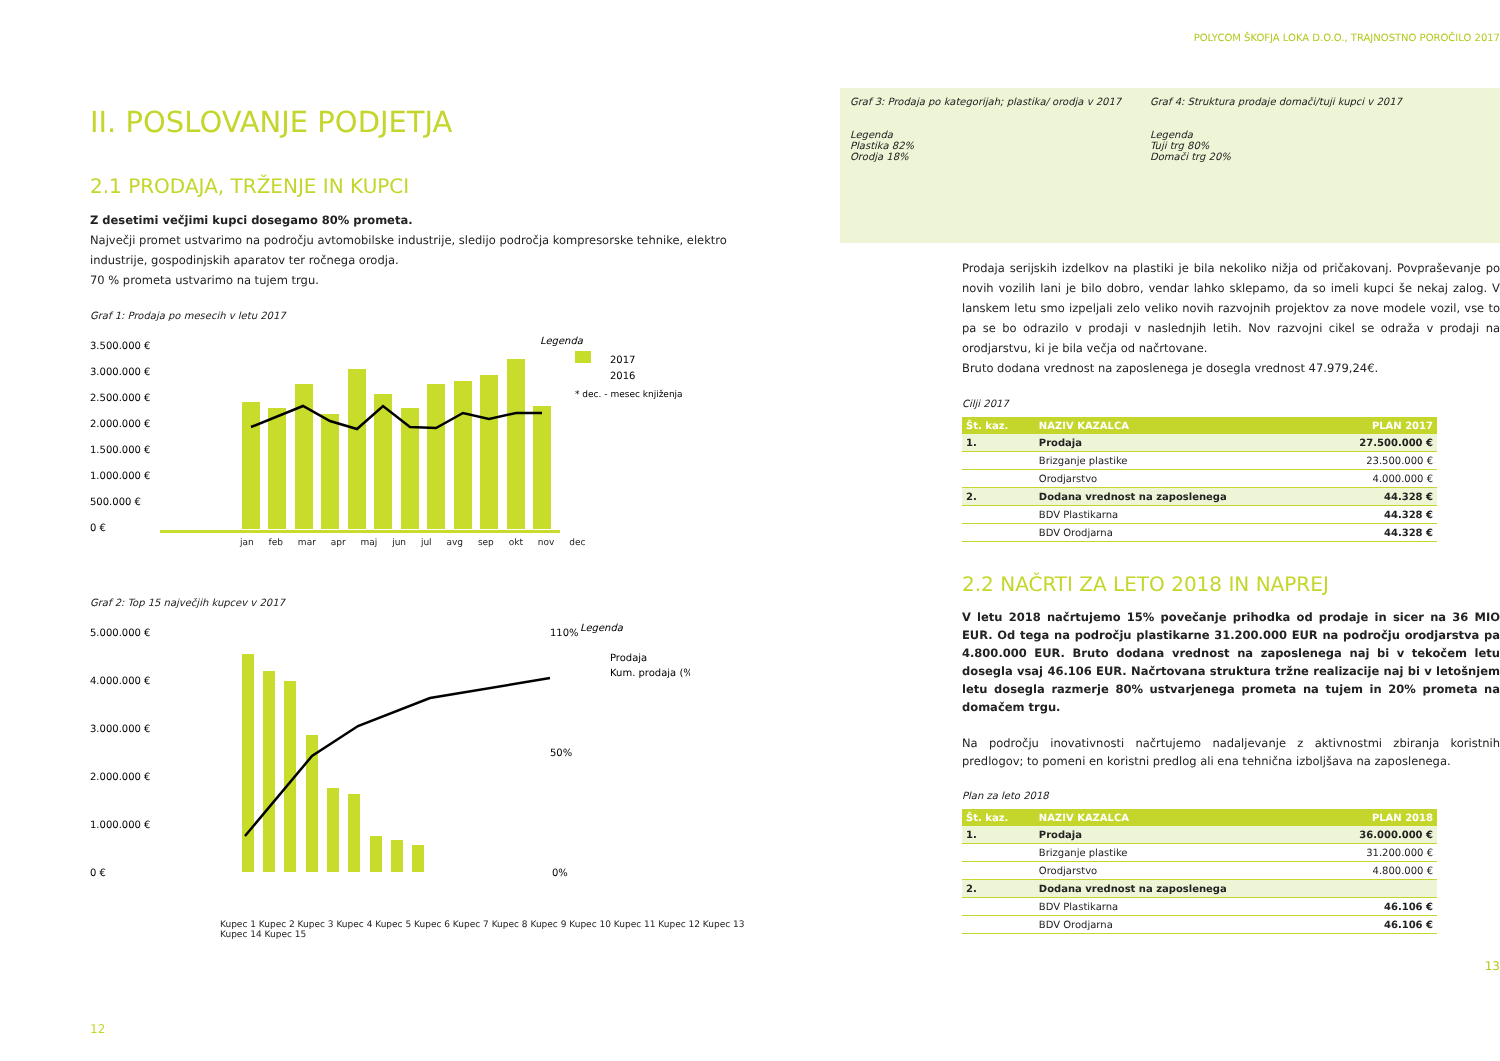II. POSLOVANJE PODJETJA
2.1 PRODAJA, TRŽENJE IN KUPCI
Z desetimi večjimi kupci dosegamo 80% prometa.
Največji promet ustvarimo na področju avtomobilske industrije, sledijo področja kompresorske tehnike, elektro industrije, gospodinjskih aparatov ter ročnega orodja.
70 % prometa ustvarimo na tujem trgu.
Graf 1: Prodaja po mesecih v letu 2017
3.500.000 €
3.000.000 €
2.500.000 €
2.000.000 €
1.500.000 €
1.000.000 €
500.000 €
0 €
Legenda
2017
2016
* dec. - mesec knjiženja
jan feb mar apr maj jun jul avg sep okt nov dec
Graf 2: Top 15 največjih kupcev v 2017
5.000.000 €
4.000.000 €
3.000.000 €
2.000.000 €
1.000.000 €
0 €
110%
50%
0%
Legenda
Prodaja
Kum. prodaja (%)
Kupec 1 Kupec 2 Kupec 3 Kupec 4 Kupec 5 Kupec 6 Kupec 7 Kupec 8 Kupec 9 Kupec 10 Kupec 11 Kupec 12 Kupec 13 Kupec 14 Kupec 15
12
POLYCOM ŠKOFJA LOKA D.O.O., TRAJNOSTNO POROČILO 2017
Graf 3: Prodaja po kategorijah; plastika/ orodja v 2017
Legenda
Plastika 82%
Orodja 18%
Graf 4: Struktura prodaje domači/tuji kupci v 2017
Legenda
Tuji trg 80%
Domači trg 20%
Prodaja serijskih izdelkov na plastiki je bila nekoliko nižja od pričakovanj. Povpraševanje po novih vozilih lani je bilo dobro, vendar lahko sklepamo, da so imeli kupci še nekaj zalog. V lanskem letu smo izpeljali zelo veliko novih razvojnih projektov za nove modele vozil, vse to pa se bo odrazilo v prodaji v naslednjih letih. Nov razvojni cikel se odraža v prodaji na orodjarstvu, ki je bila večja od načrtovane.
Bruto dodana vrednost na zaposlenega je dosegla vrednost 47.979,24€.
Cilji 2017
| Št. kaz. | NAZIV KAZALCA | PLAN 2017 |
| --- | --- | --- |
| 1. | Prodaja | 27.500.000 € |
| | Brizganje plastike | 23.500.000 € |
| | Orodjarstvo | 4.000.000 € |
| 2. | Dodana vrednost na zaposlenega | 44.328 € |
| | BDV Plastikarna | 44.328 € |
| | BDV Orodjarna | 44.328 € |
2.2 NAČRTI ZA LETO 2018 IN NAPREJ
V letu 2018 načrtujemo 15% povečanje prihodka od prodaje in sicer na 36 MIO EUR. Od tega na področju plastikarne 31.200.000 EUR na področju orodjarstva pa 4.800.000 EUR. Bruto dodana vrednost na zaposlenega naj bi v tekočem letu dosegla vsaj 46.106 EUR. Načrtovana struktura tržne realizacije naj bi v letošnjem letu dosegla razmerje 80% ustvarjenega prometa na tujem in 20% prometa na domačem trgu.
Na področju inovativnosti načrtujemo nadaljevanje z aktivnostmi zbiranja koristnih predlogov; to pomeni en koristni predlog ali ena tehnična izboljšava na zaposlenega.
Plan za leto 2018
| Št. kaz. | NAZIV KAZALCA | PLAN 2018 |
| --- | --- | --- |
| 1. | Prodaja | 36.000.000 € |
| | Brizganje plastike | 31.200.000 € |
| | Orodjarstvo | 4.800.000 € |
| 2. | Dodana vrednost na zaposlenega | |
| | BDV Plastikarna | 46.106 € |
| | BDV Orodjarna | 46.106 € |
13